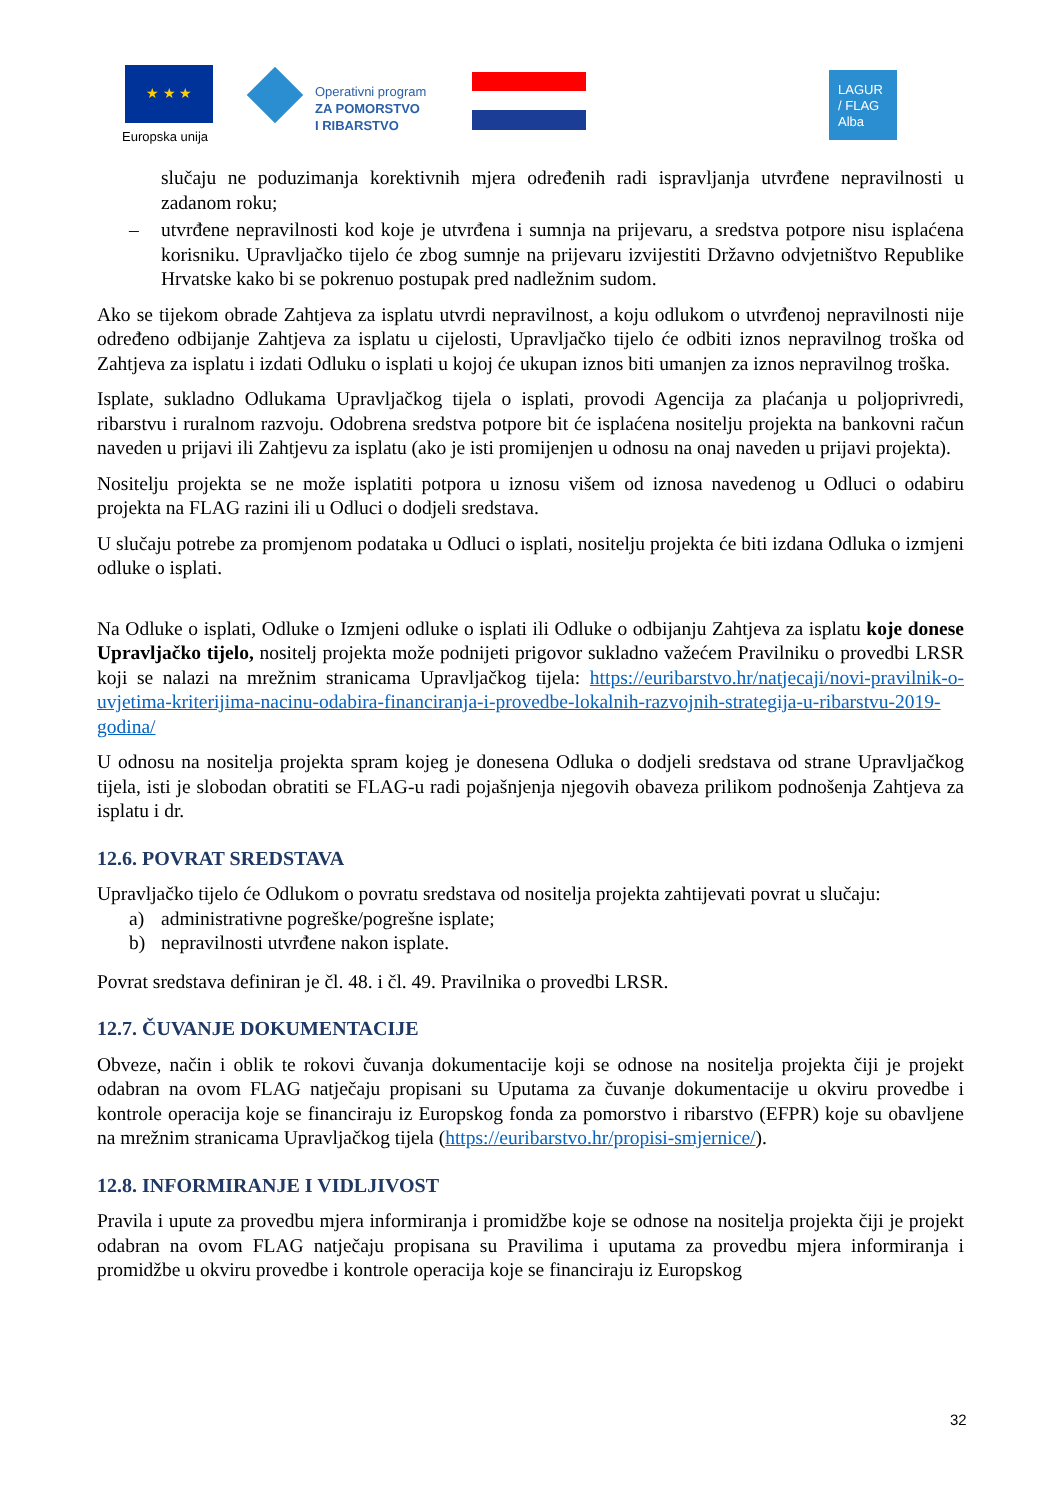★ ★ ★
Europska unija
Operativni program
ZA POMORSTVO
I RIBARSTVO
LAGUR
/ FLAG
Alba
slučaju ne poduzimanja korektivnih mjera određenih radi ispravljanja utvrđene nepravilnosti u zadanom roku;
– utvrđene nepravilnosti kod koje je utvrđena i sumnja na prijevaru, a sredstva potpore nisu isplaćena korisniku. Upravljačko tijelo će zbog sumnje na prijevaru izvijestiti Državno odvjetništvo Republike Hrvatske kako bi se pokrenuo postupak pred nadležnim sudom.
Ako se tijekom obrade Zahtjeva za isplatu utvrdi nepravilnost, a koju odlukom o utvrđenoj nepravilnosti nije određeno odbijanje Zahtjeva za isplatu u cijelosti, Upravljačko tijelo će odbiti iznos nepravilnog troška od Zahtjeva za isplatu i izdati Odluku o isplati u kojoj će ukupan iznos biti umanjen za iznos nepravilnog troška.
Isplate, sukladno Odlukama Upravljačkog tijela o isplati, provodi Agencija za plaćanja u poljoprivredi, ribarstvu i ruralnom razvoju. Odobrena sredstva potpore bit će isplaćena nositelju projekta na bankovni račun naveden u prijavi ili Zahtjevu za isplatu (ako je isti promijenjen u odnosu na onaj naveden u prijavi projekta).
Nositelju projekta se ne može isplatiti potpora u iznosu višem od iznosa navedenog u Odluci o odabiru projekta na FLAG razini ili u Odluci o dodjeli sredstava.
U slučaju potrebe za promjenom podataka u Odluci o isplati, nositelju projekta će biti izdana Odluka o izmjeni odluke o isplati.
Na Odluke o isplati, Odluke o Izmjeni odluke o isplati ili Odluke o odbijanju Zahtjeva za isplatu koje donese Upravljačko tijelo, nositelj projekta može podnijeti prigovor sukladno važećem Pravilniku o provedbi LRSR koji se nalazi na mrežnim stranicama Upravljačkog tijela: https://euribarstvo.hr/natjecaji/novi-pravilnik-o-uvjetima-kriterijima-nacinu-odabira-financiranja-i-provedbe-lokalnih-razvojnih-strategija-u-ribarstvu-2019-godina/
U odnosu na nositelja projekta spram kojeg je donesena Odluka o dodjeli sredstava od strane Upravljačkog tijela, isti je slobodan obratiti se FLAG-u radi pojašnjenja njegovih obaveza prilikom podnošenja Zahtjeva za isplatu i dr.
12.6. POVRAT SREDSTAVA
Upravljačko tijelo će Odlukom o povratu sredstava od nositelja projekta zahtijevati povrat u slučaju:
a) administrativne pogreške/pogrešne isplate;
b) nepravilnosti utvrđene nakon isplate.
Povrat sredstava definiran je čl. 48. i čl. 49. Pravilnika o provedbi LRSR.
12.7. ČUVANJE DOKUMENTACIJE
Obveze, način i oblik te rokovi čuvanja dokumentacije koji se odnose na nositelja projekta čiji je projekt odabran na ovom FLAG natječaju propisani su Uputama za čuvanje dokumentacije u okviru provedbe i kontrole operacija koje se financiraju iz Europskog fonda za pomorstvo i ribarstvo (EFPR) koje su obavljene na mrežnim stranicama Upravljačkog tijela (https://euribarstvo.hr/propisi-smjernice/).
12.8. INFORMIRANJE I VIDLJIVOST
Pravila i upute za provedbu mjera informiranja i promidžbe koje se odnose na nositelja projekta čiji je projekt odabran na ovom FLAG natječaju propisana su Pravilima i uputama za provedbu mjera informiranja i promidžbe u okviru provedbe i kontrole operacija koje se financiraju iz Europskog
32